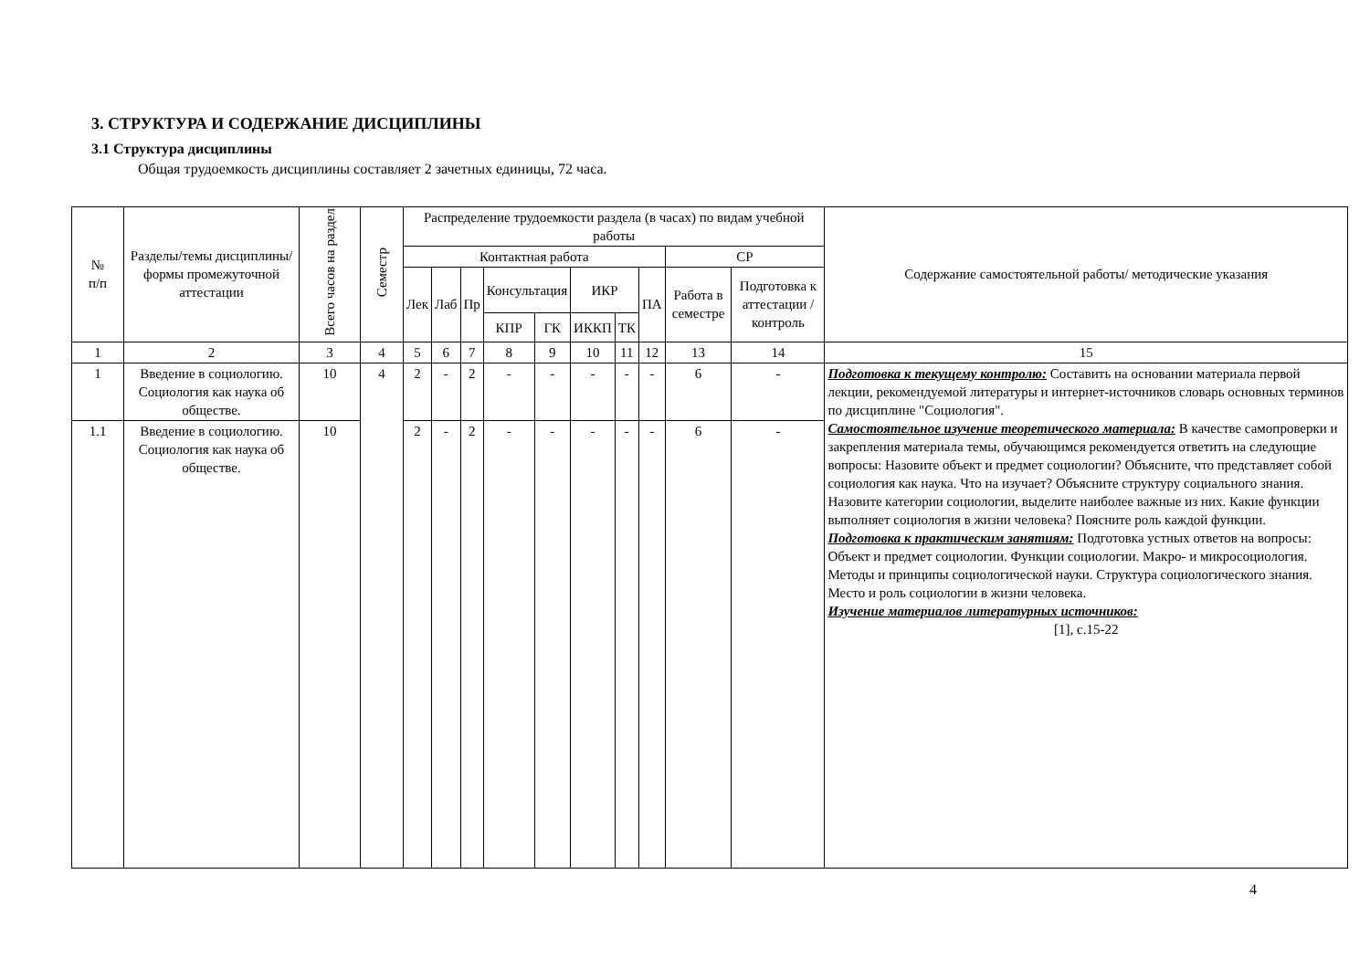3. СТРУКТУРА И СОДЕРЖАНИЕ ДИСЦИПЛИНЫ
3.1 Структура дисциплины
Общая трудоемкость дисциплины составляет 2 зачетных единицы, 72 часа.
| № п/п | Разделы/темы дисциплины/формы промежуточной аттестации | Всего часов на раздел | Семестр | Распределение трудоемкости раздела (в часах) по видам учебной работы | | | | | | | | | | Содержание самостоятельной работы/ методические указания |
| --- | --- | --- | --- | --- | --- | --- | --- | --- | --- | --- | --- | --- | --- | --- |
| | | | | Контактная работа | | | | | | | | СР | | |
| | | | | Лек | Лаб | Пр | Консультация | | ИКР | | ПА | Работа в семестре | Подготовка к аттестации /контроль | |
| | | | | | | | КПР | ГК | ИККП | ТК | | | | |
| 1 | 2 | 3 | 4 | 5 | 6 | 7 | 8 | 9 | 10 | 11 | 12 | 13 | 14 | 15 |
| 1 | Введение в социологию. Социология как наука об обществе. | 10 | 4 | 2 | - | 2 | - | - | - | - | - | 6 | - | Подготовка к текущему контролю: Составить на основании материала первой лекции, рекомендуемой литературы и интернет-источников словарь основных терминов по дисциплине "Социология". Самостоятельное изучение теоретического материала: В качестве самопроверки и закрепления материала темы, обучающимся рекомендуется ответить на следующие вопросы: Назовите объект и предмет социологии? Объясните, что представляет собой социология как наука. Что на изучает? Объясните структуру социального знания. Назовите категории социологии, выделите наиболее важные из них. Какие функции выполняет социология в жизни человека? Поясните роль каждой функции. Подготовка к практическим занятиям: Подготовка устных ответов на вопросы: Объект и предмет социологии. Функции социологии. Макро- и микросоциология. Методы и принципы социологической науки. Структура социологического знания. Место и роль социологии в жизни человека. Изучение материалов литературных источников: [1], с.15-22 |
| 1.1 | Введение в социологию. Социология как наука об обществе. | 10 | | 2 | - | 2 | - | - | - | - | - | 6 | - | |
4